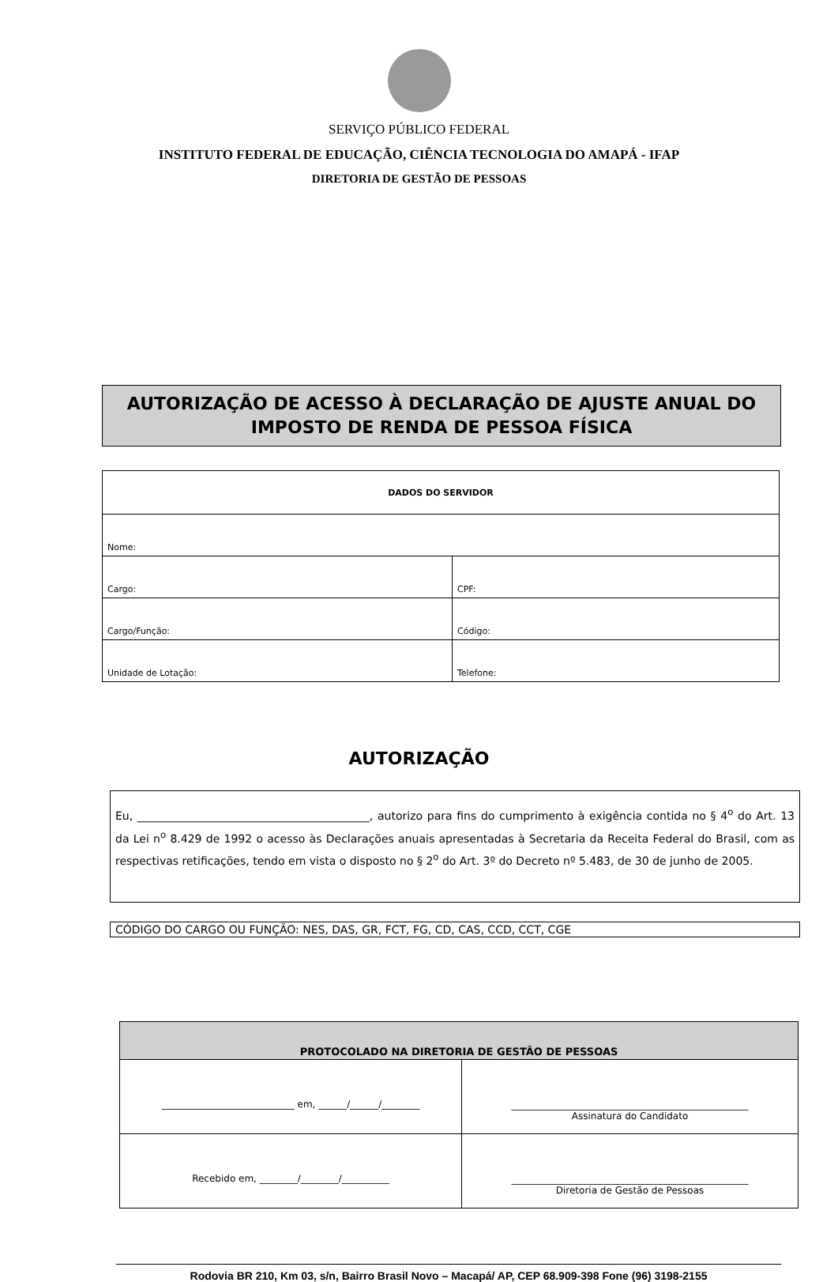SERVIÇO PÚBLICO FEDERAL
INSTITUTO FEDERAL DE EDUCAÇÃO, CIÊNCIA TECNOLOGIA DO AMAPÁ - IFAP
DIRETORIA DE GESTÃO DE PESSOAS
AUTORIZAÇÃO DE ACESSO À DECLARAÇÃO DE AJUSTE ANUAL DO IMPOSTO DE RENDA DE PESSOA FÍSICA
| DADOS DO SERVIDOR | |
| Nome: | |
| Cargo: | CPF: |
| Cargo/Função: | Código: |
| Unidade de Lotação: | Telefone: |
AUTORIZAÇÃO
Eu, __________________________________________, autorizo para fins do cumprimento à exigência contida no § 4<sup>o</sup> do Art. 13 da Lei n<sup>o</sup> 8.429 de 1992 o acesso às Declarações anuais apresentadas à Secretaria da Receita Federal do Brasil, com as respectivas retificações, tendo em vista o disposto no § 2<sup>o</sup> do Art. 3º do Decreto nº 5.483, de 30 de junho de 2005.
CÓDIGO DO CARGO OU FUNÇÃO: NES, DAS, GR, FCT, FG, CD, CAS, CCD, CCT, CGE
| PROTOCOLADO NA DIRETORIA DE GESTÃO DE PESSOAS | |
| ____________________________ em, ______/______/________ | __________________________________________________ Assinatura do Candidato |
| Recebido em, ________/________/__________ | __________________________________________________ Diretoria de Gestão de Pessoas |
Rodovia BR 210, Km 03, s/n, Bairro Brasil Novo – Macapá/ AP, CEP 68.909-398 Fone (96) 3198-2155